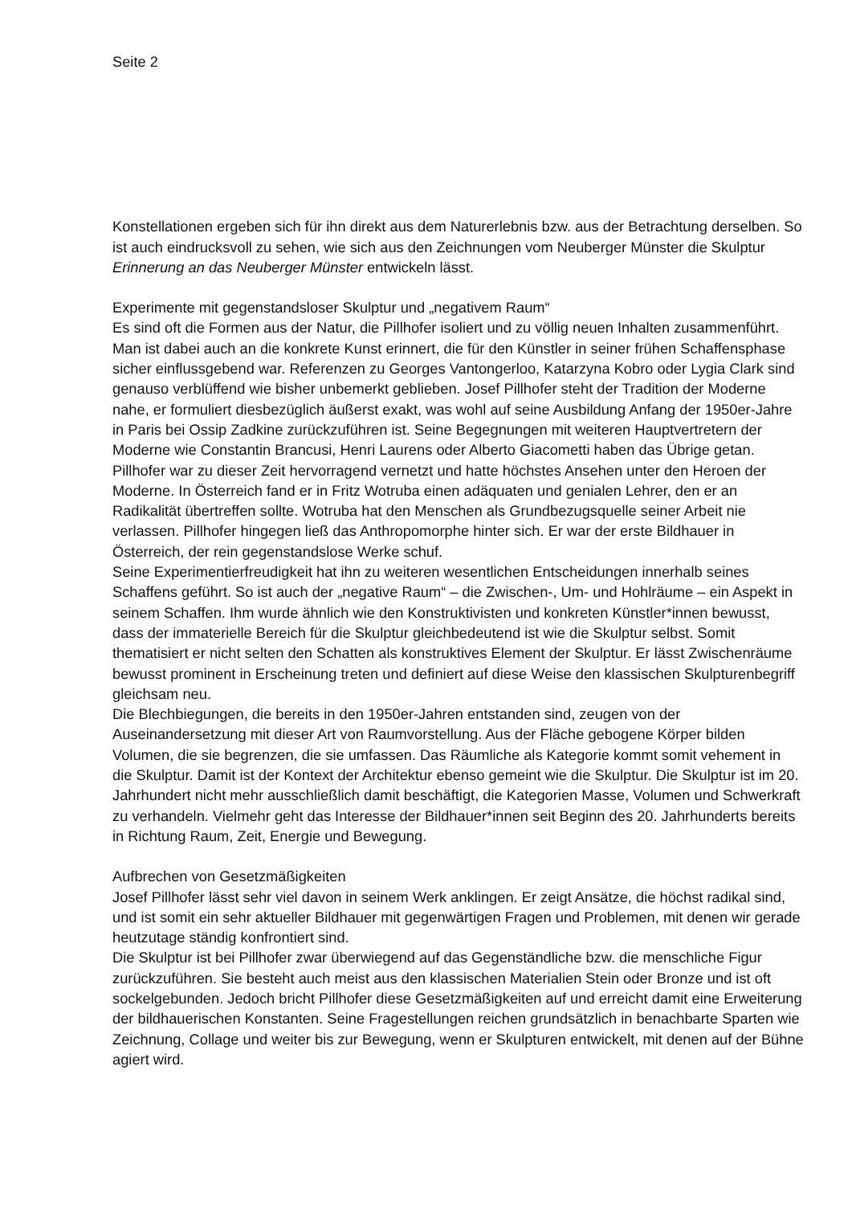Seite 2
Konstellationen ergeben sich für ihn direkt aus dem Naturerlebnis bzw. aus der Betrachtung derselben. So ist auch eindrucksvoll zu sehen, wie sich aus den Zeichnungen vom Neuberger Münster die Skulptur Erinnerung an das Neuberger Münster entwickeln lässt.
Experimente mit gegenstandsloser Skulptur und „negativem Raum“
Es sind oft die Formen aus der Natur, die Pillhofer isoliert und zu völlig neuen Inhalten zusammenführt. Man ist dabei auch an die konkrete Kunst erinnert, die für den Künstler in seiner frühen Schaffensphase sicher einflussgebend war. Referenzen zu Georges Vantongerloo, Katarzyna Kobro oder Lygia Clark sind genauso verblüffend wie bisher unbemerkt geblieben. Josef Pillhofer steht der Tradition der Moderne nahe, er formuliert diesbezüglich äußerst exakt, was wohl auf seine Ausbildung Anfang der 1950er-Jahre in Paris bei Ossip Zadkine zurückzuführen ist. Seine Begegnungen mit weiteren Hauptvertretern der Moderne wie Constantin Brancusi, Henri Laurens oder Alberto Giacometti haben das Übrige getan. Pillhofer war zu dieser Zeit hervorragend vernetzt und hatte höchstes Ansehen unter den Heroen der Moderne. In Österreich fand er in Fritz Wotruba einen adäquaten und genialen Lehrer, den er an Radikalität übertreffen sollte. Wotruba hat den Menschen als Grundbezugsquelle seiner Arbeit nie verlassen. Pillhofer hingegen ließ das Anthropomorphe hinter sich. Er war der erste Bildhauer in Österreich, der rein gegenstandslose Werke schuf.
Seine Experimentierfreudigkeit hat ihn zu weiteren wesentlichen Entscheidungen innerhalb seines Schaffens geführt. So ist auch der „negative Raum“ – die Zwischen-, Um- und Hohlräume – ein Aspekt in seinem Schaffen. Ihm wurde ähnlich wie den Konstruktivisten und konkreten Künstler*innen bewusst, dass der immaterielle Bereich für die Skulptur gleichbedeutend ist wie die Skulptur selbst. Somit thematisiert er nicht selten den Schatten als konstruktives Element der Skulptur. Er lässt Zwischenräume bewusst prominent in Erscheinung treten und definiert auf diese Weise den klassischen Skulpturenbegriff gleichsam neu.
Die Blechbiegungen, die bereits in den 1950er-Jahren entstanden sind, zeugen von der Auseinandersetzung mit dieser Art von Raumvorstellung. Aus der Fläche gebogene Körper bilden Volumen, die sie begrenzen, die sie umfassen. Das Räumliche als Kategorie kommt somit vehement in die Skulptur. Damit ist der Kontext der Architektur ebenso gemeint wie die Skulptur. Die Skulptur ist im 20. Jahrhundert nicht mehr ausschließlich damit beschäftigt, die Kategorien Masse, Volumen und Schwerkraft zu verhandeln. Vielmehr geht das Interesse der Bildhauer*innen seit Beginn des 20. Jahrhunderts bereits in Richtung Raum, Zeit, Energie und Bewegung.
Aufbrechen von Gesetzmäßigkeiten
Josef Pillhofer lässt sehr viel davon in seinem Werk anklingen. Er zeigt Ansätze, die höchst radikal sind, und ist somit ein sehr aktueller Bildhauer mit gegenwärtigen Fragen und Problemen, mit denen wir gerade heutzutage ständig konfrontiert sind.
Die Skulptur ist bei Pillhofer zwar überwiegend auf das Gegenständliche bzw. die menschliche Figur zurückzuführen. Sie besteht auch meist aus den klassischen Materialien Stein oder Bronze und ist oft sockelgebunden. Jedoch bricht Pillhofer diese Gesetzmäßigkeiten auf und erreicht damit eine Erweiterung der bildhauerischen Konstanten. Seine Fragestellungen reichen grundsätzlich in benachbarte Sparten wie Zeichnung, Collage und weiter bis zur Bewegung, wenn er Skulpturen entwickelt, mit denen auf der Bühne agiert wird.